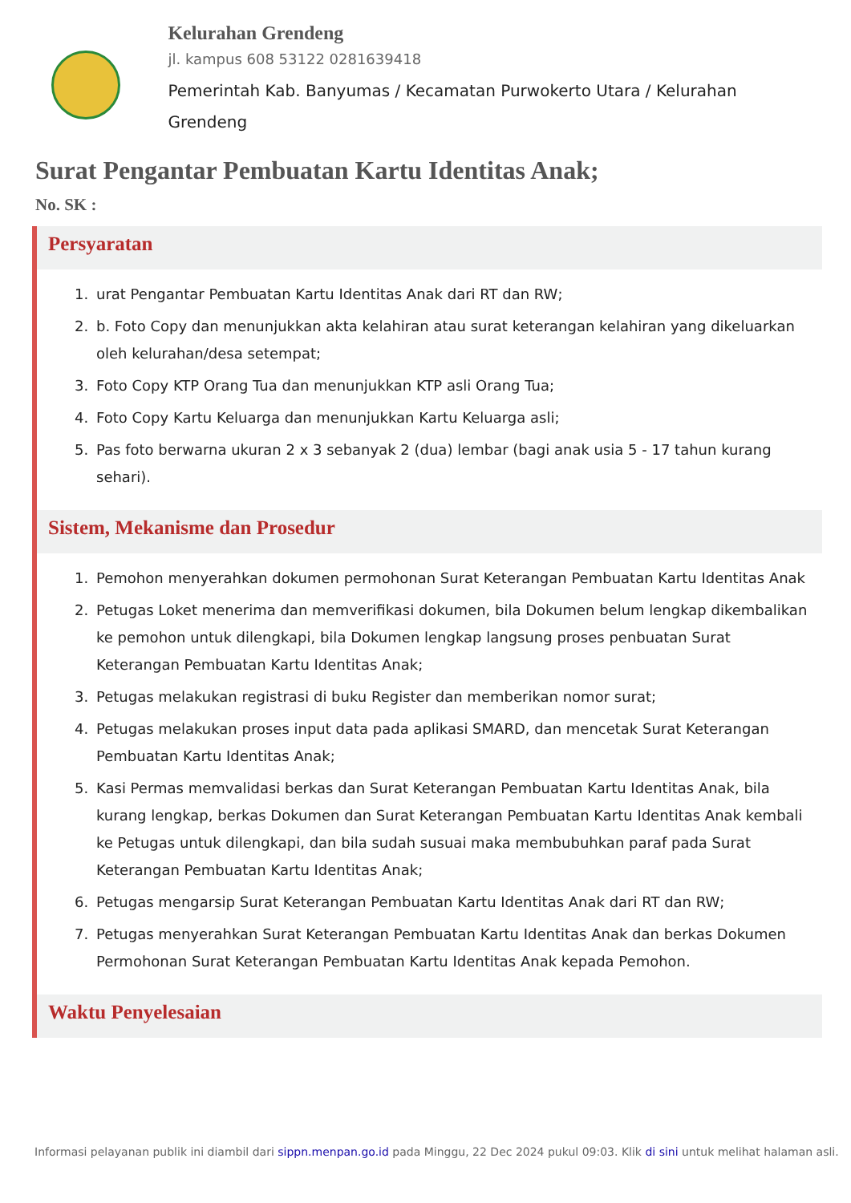Kelurahan Grendeng
jl. kampus 608 53122 0281639418
Pemerintah Kab. Banyumas / Kecamatan Purwokerto Utara / Kelurahan Grendeng
Surat Pengantar Pembuatan Kartu Identitas Anak;
No. SK :
Persyaratan
1. urat Pengantar Pembuatan Kartu Identitas Anak dari RT dan RW;
2. b. Foto Copy dan menunjukkan akta kelahiran atau surat keterangan kelahiran yang dikeluarkan oleh kelurahan/desa setempat;
3. Foto Copy KTP Orang Tua dan menunjukkan KTP asli Orang Tua;
4. Foto Copy Kartu Keluarga dan menunjukkan Kartu Keluarga asli;
5. Pas foto berwarna ukuran 2 x 3 sebanyak 2 (dua) lembar (bagi anak usia 5 - 17 tahun kurang sehari).
Sistem, Mekanisme dan Prosedur
1. Pemohon menyerahkan dokumen permohonan Surat Keterangan Pembuatan Kartu Identitas Anak
2. Petugas Loket menerima dan memverifikasi dokumen, bila Dokumen belum lengkap dikembalikan ke pemohon untuk dilengkapi, bila Dokumen lengkap langsung proses penbuatan Surat Keterangan Pembuatan Kartu Identitas Anak;
3. Petugas melakukan registrasi di buku Register dan memberikan nomor surat;
4. Petugas melakukan proses input data pada aplikasi SMARD, dan mencetak Surat Keterangan Pembuatan Kartu Identitas Anak;
5. Kasi Permas memvalidasi berkas dan Surat Keterangan Pembuatan Kartu Identitas Anak, bila kurang lengkap, berkas Dokumen dan Surat Keterangan Pembuatan Kartu Identitas Anak kembali ke Petugas untuk dilengkapi, dan bila sudah susuai maka membubuhkan paraf pada Surat Keterangan Pembuatan Kartu Identitas Anak;
6. Petugas mengarsip Surat Keterangan Pembuatan Kartu Identitas Anak dari RT dan RW;
7. Petugas menyerahkan Surat Keterangan Pembuatan Kartu Identitas Anak dan berkas Dokumen Permohonan Surat Keterangan Pembuatan Kartu Identitas Anak kepada Pemohon.
Waktu Penyelesaian
Informasi pelayanan publik ini diambil dari sippn.menpan.go.id pada Minggu, 22 Dec 2024 pukul 09:03. Klik di sini untuk melihat halaman asli.